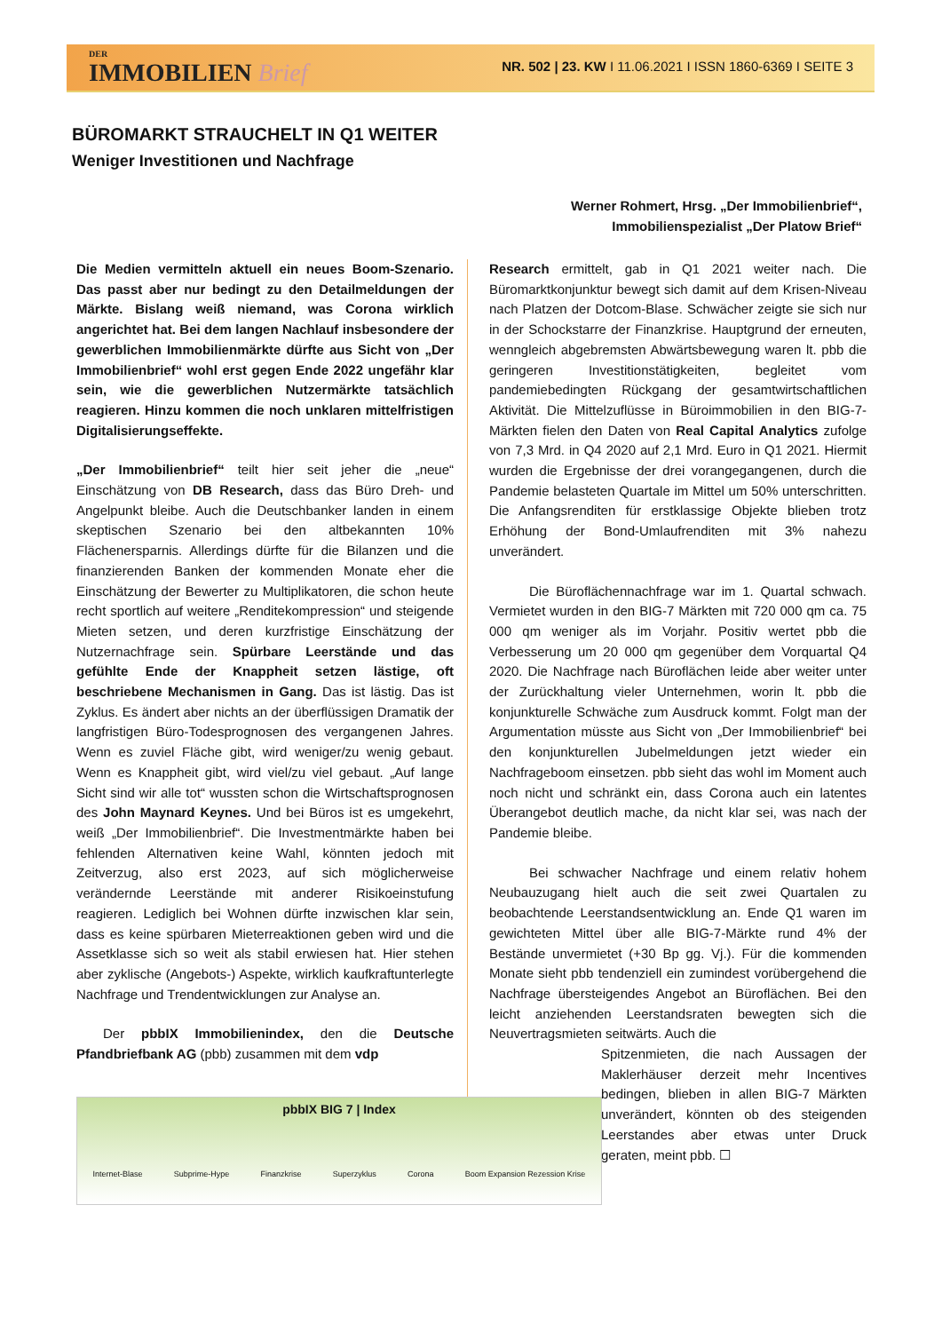DER
IMMOBILIEN Brief
NR. 502 | 23. KW I 11.06.2021 I ISSN 1860-6369 I SEITE 3
BÜROMARKT STRAUCHELT IN Q1 WEITER
Weniger Investitionen und Nachfrage
Werner Rohmert, Hrsg. „Der Immobilienbrief“,
Immobilienspezialist „Der Platow Brief“
Die Medien vermitteln aktuell ein neues Boom-Szenario. Das passt aber nur bedingt zu den Detailmeldungen der Märkte. Bislang weiß niemand, was Corona wirklich angerichtet hat. Bei dem langen Nachlauf insbesondere der gewerblichen Immobilienmärkte dürfte aus Sicht von „Der Immobilienbrief“ wohl erst gegen Ende 2022 ungefähr klar sein, wie die gewerblichen Nutzermärkte tatsächlich reagieren. Hinzu kommen die noch unklaren mittelfristigen Digitalisierungseffekte.
„Der Immobilienbrief“ teilt hier seit jeher die „neue“ Einschätzung von DB Research, dass das Büro Dreh- und Angelpunkt bleibe. Auch die Deutschbanker landen in einem skeptischen Szenario bei den altbekannten 10% Flächenersparnis. Allerdings dürfte für die Bilanzen und die finanzierenden Banken der kommenden Monate eher die Einschätzung der Bewerter zu Multiplikatoren, die schon heute recht sportlich auf weitere „Renditekompression“ und steigende Mieten setzen, und deren kurzfristige Einschätzung der Nutzernachfrage sein. Spürbare Leerstände und das gefühlte Ende der Knappheit setzen lästige, oft beschriebene Mechanismen in Gang. Das ist lästig. Das ist Zyklus. Es ändert aber nichts an der überflüssigen Dramatik der langfristigen Büro-Todesprognosen des vergangenen Jahres. Wenn es zuviel Fläche gibt, wird weniger/zu wenig gebaut. Wenn es Knappheit gibt, wird viel/zu viel gebaut. „Auf lange Sicht sind wir alle tot“ wussten schon die Wirtschaftsprognosen des John Maynard Keynes. Und bei Büros ist es umgekehrt, weiß „Der Immobilienbrief“. Die Investmentmärkte haben bei fehlenden Alternativen keine Wahl, könnten jedoch mit Zeitverzug, also erst 2023, auf sich möglicherweise verändernde Leerstände mit anderer Risikoeinstufung reagieren. Lediglich bei Wohnen dürfte inzwischen klar sein, dass es keine spürbaren Mieterreaktionen geben wird und die Assetklasse sich so weit als stabil erwiesen hat. Hier stehen aber zyklische (Angebots-) Aspekte, wirklich kaufkraftunterlegte Nachfrage und Trendentwicklungen zur Analyse an.
  Der pbbIX Immobilienindex, den die Deutsche Pfandbriefbank AG (pbb) zusammen mit dem vdp
Research ermittelt, gab in Q1 2021 weiter nach. Die Büromarktkonjunktur bewegt sich damit auf dem Krisen-Niveau nach Platzen der Dotcom-Blase. Schwächer zeigte sie sich nur in der Schockstarre der Finanzkrise. Hauptgrund der erneuten, wenngleich abgebremsten Abwärtsbewegung waren lt. pbb die geringeren Investitionstätigkeiten, begleitet vom pandemiebedingten Rückgang der gesamtwirtschaftlichen Aktivität. Die Mittelzuflüsse in Büroimmobilien in den BIG-7-Märkten fielen den Daten von Real Capital Analytics zufolge von 7,3 Mrd. in Q4 2020 auf 2,1 Mrd. Euro in Q1 2021. Hiermit wurden die Ergebnisse der drei vorangegangenen, durch die Pandemie belasteten Quartale im Mittel um 50% unterschritten. Die Anfangsrenditen für erstklassige Objekte blieben trotz Erhöhung der Bond-Umlaufrenditen mit 3% nahezu unverändert.
   Die Büroflächennachfrage war im 1. Quartal schwach. Vermietet wurden in den BIG-7 Märkten mit 720 000 qm ca. 75 000 qm weniger als im Vorjahr. Positiv wertet pbb die Verbesserung um 20 000 qm gegenüber dem Vorquartal Q4 2020. Die Nachfrage nach Büroflächen leide aber weiter unter der Zurückhaltung vieler Unternehmen, worin lt. pbb die konjunkturelle Schwäche zum Ausdruck kommt. Folgt man der Argumentation müsste aus Sicht von „Der Immobilienbrief“ bei den konjunkturellen Jubelmeldungen jetzt wieder ein Nachfrageboom einsetzen. pbb sieht das wohl im Moment auch noch nicht und schränkt ein, dass Corona auch ein latentes Überangebot deutlich mache, da nicht klar sei, was nach der Pandemie bleibe.
   Bei schwacher Nachfrage und einem relativ hohem Neubauzugang hielt auch die seit zwei Quartalen zu beobachtende Leerstandsentwicklung an. Ende Q1 waren im gewichteten Mittel über alle BIG-7-Märkte rund 4% der Bestände unvermietet (+30 Bp gg. Vj.). Für die kommenden Monate sieht pbb tendenziell ein zumindest vorübergehend die Nachfrage übersteigendes Angebot an Büroflächen. Bei den leicht anziehenden Leerstandsraten bewegten sich die Neuvertragsmieten seitwärts. Auch die
Spitzenmieten, die nach Aussagen der Maklerhäuser derzeit mehr Incentives bedingen, blieben in allen BIG-7 Märkten unverändert, könnten ob des steigenden Leerstandes aber etwas unter Druck geraten, meint pbb. ☐
pbbIX BIG 7 | Index
Internet-Blase Subprime-Hype Finanzkrise Superzyklus Corona Boom Expansion Rezession Krise